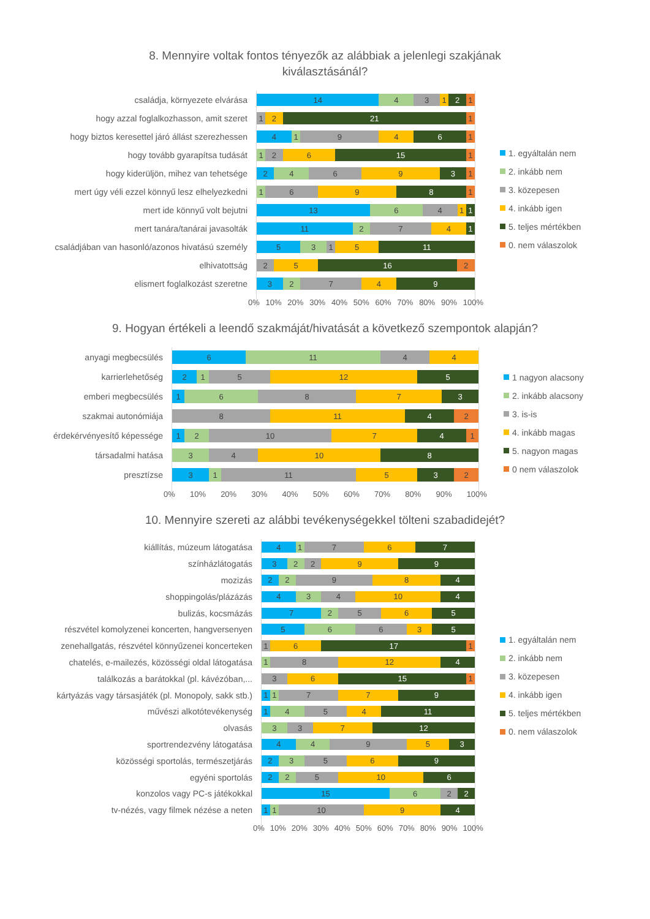8. Mennyire voltak fontos tényezők az alábbiak a jelenlegi szakjának
kiválasztásánál?
családja, környezete elvárása
hogy azzal foglalkozhasson, amit szeret
hogy biztos keresettel járó állást szerezhessen
hogy tovább gyarapítsa tudását
hogy kiderüljön, mihez van tehetsége
mert úgy véli ezzel könnyű lesz elhelyezkedni
mert ide könnyű volt bejutni
mert tanára/tanárai javasolták
családjában van hasonló/azonos hivatású személy
elhivatottság
elismert foglalkozást szeretne
14 4 3 1 2 1
1 2 21 1
4 1 9 4 6 1
1 2 6 15 1
2 4 6 9 3 1
1 6 9 8 1
13 6 4 1 1
11 2 7 4 1
5 3 1 5 11
2 5 16 2
3 2 7 4 9
0% 10% 20% 30% 40% 50% 60% 70% 80% 90% 100%
1. egyáltalán nem
2. inkább nem
3. közepesen
4. inkább igen
5. teljes mértékben
0. nem válaszolok
9. Hogyan értékeli a leendő szakmáját/hivatását a következő szempontok alapján?
anyagi megbecsülés
karrierlehetőség
emberi megbecsülés
szakmai autonómiája
érdekérvényesítő képessége
társadalmi hatása
presztízse
6 11 4 4
2 1 5 12 5
1 6 8 7 3
8 11 4 2
1 2 10 7 4 1
3 4 10 8
3 1 11 5 3 2
0% 10% 20% 30% 40% 50% 60% 70% 80% 90% 100%
1 nagyon alacsony
2. inkább alacsony
3. is-is
4. inkább magas
5. nagyon magas
0 nem válaszolok
10. Mennyire szereti az alábbi tevékenységekkel tölteni szabadidejét?
kiállítás, múzeum látogatása
színházlátogatás
mozizás
shoppingolás/plázázás
bulizás, kocsmázás
részvétel komolyzenei koncerten, hangversenyen
zenehallgatás, részvétel könnyűzenei koncerteken
chatelés, e-mailezés, közösségi oldal látogatása
találkozás a barátokkal (pl. kávézóban,...
kártyázás vagy társasjáték (pl. Monopoly, sakk stb.)
művészi alkotótevékenység
olvasás
sportrendezvény látogatása
közösségi sportolás, természetjárás
egyéni sportolás
konzolos vagy PC-s játékokkal
tv-nézés, vagy filmek nézése a neten
4 1 7 6 7
3 2 2 9 9
2 2 9 8 4
4 3 4 10 4
7 2 5 6 5
5 6 6 3 5
1 6 17 1
1 8 12 4
3 6 15 1
1 1 7 7 9
1 4 5 4 11
3 3 7 12
4 4 9 5 3
2 3 5 6 9
2 2 5 10 6
15 6 2 2
1 1 10 9 4
0% 10% 20% 30% 40% 50% 60% 70% 80% 90% 100%
1. egyáltalán nem
2. inkább nem
3. közepesen
4. inkább igen
5. teljes mértékben
0. nem válaszolok